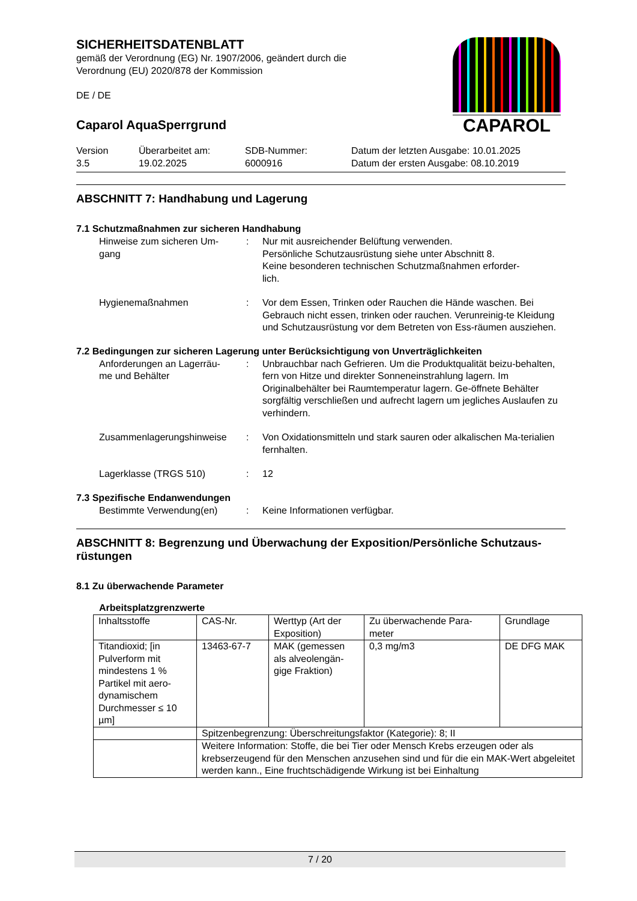CAPAROL
SICHERHEITSDATENBLATT
gemäß der Verordnung (EG) Nr. 1907/2006, geändert durch die
Verordnung (EU) 2020/878 der Kommission
DE / DE
Caparol AquaSperrgrund
Version
3.5
Überarbeitet am:
19.02.2025
SDB-Nummer:
6000916
Datum der letzten Ausgabe: 10.01.2025
Datum der ersten Ausgabe: 08.10.2019
ABSCHNITT 7: Handhabung und Lagerung
7.1 Schutzmaßnahmen zur sicheren Handhabung
Hinweise zum sicheren Um-
gang
: Nur mit ausreichender Belüftung verwenden.
Persönliche Schutzausrüstung siehe unter Abschnitt 8.
Keine besonderen technischen Schutzmaßnahmen erforder-
lich.
Hygienemaßnahmen : Vor dem Essen, Trinken oder Rauchen die Hände waschen. Bei Gebrauch nicht essen, trinken oder rauchen. Verunreinig-te Kleidung und Schutzausrüstung vor dem Betreten von Ess-räumen ausziehen.
7.2 Bedingungen zur sicheren Lagerung unter Berücksichtigung von Unverträglichkeiten
Anforderungen an Lagerräu-
me und Behälter
: Unbrauchbar nach Gefrieren. Um die Produktqualität beizu-behalten, fern von Hitze und direkter Sonneneinstrahlung lagern. Im Originalbehälter bei Raumtemperatur lagern. Ge-öffnete Behälter sorgfältig verschließen und aufrecht lagern um jegliches Auslaufen zu verhindern.
Zusammenlagerungshinweise : Von Oxidationsmitteln und stark sauren oder alkalischen Ma-terialien fernhalten.
Lagerklasse (TRGS 510) : 12
7.3 Spezifische Endanwendungen
Bestimmte Verwendung(en) : Keine Informationen verfügbar.
ABSCHNITT 8: Begrenzung und Überwachung der Exposition/Persönliche Schutzaus-rüstungen
8.1 Zu überwachende Parameter
Arbeitsplatzgrenzwerte
| Inhaltsstoffe | CAS-Nr. | Werttyp (Art der Exposition) | Zu überwachende Para-meter | Grundlage |
| Titandioxid; [in Pulverform mit mindestens 1 % Partikel mit aero-dynamischem Durchmesser ≤ 10 µm] | 13463-67-7 | MAK (gemessen als alveolengän-gige Fraktion) | 0,3 mg/m3 | DE DFG MAK |
| | Spitzenbegrenzung: Überschreitungsfaktor (Kategorie): 8; II | | | |
| | Weitere Information: Stoffe, die bei Tier oder Mensch Krebs erzeugen oder als krebserzeugend für den Menschen anzusehen sind und für die ein MAK-Wert abgeleitet werden kann., Eine fruchtschädigende Wirkung ist bei Einhaltung | | | |
7 / 20